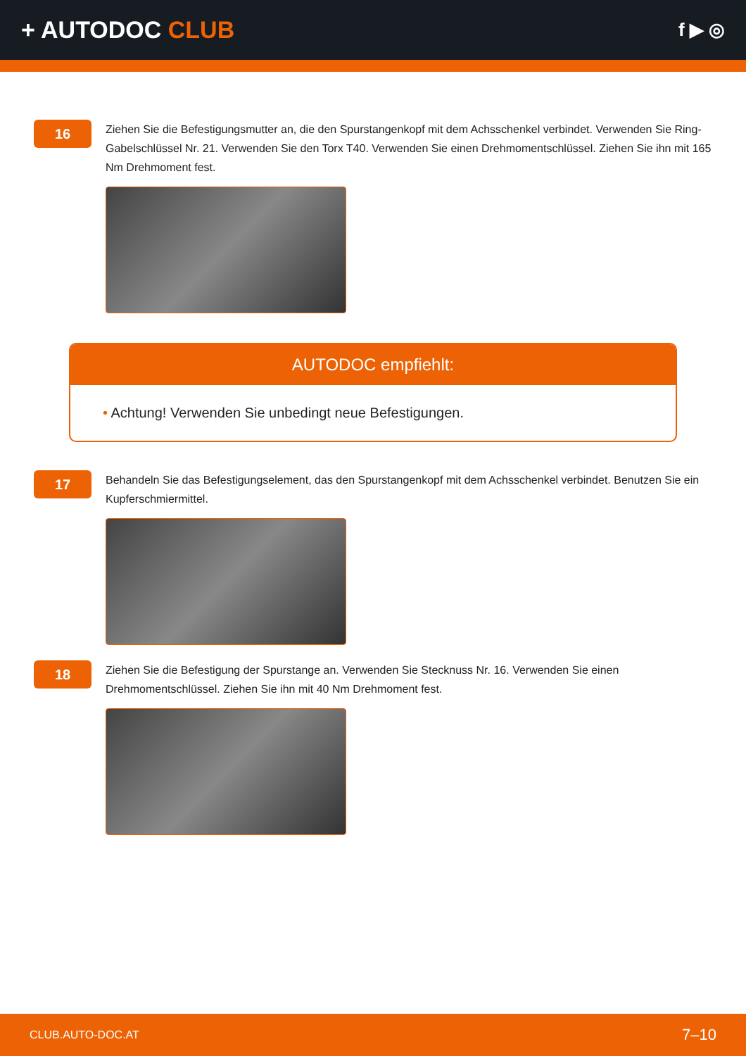+ AUTODOC CLUB
f ▶ ◎
16
Ziehen Sie die Befestigungsmutter an, die den Spurstangenkopf mit dem Achsschenkel verbindet. Verwenden Sie Ring-Gabelschlüssel Nr. 21. Verwenden Sie den Torx T40. Verwenden Sie einen Drehmomentschlüssel. Ziehen Sie ihn mit 165 Nm Drehmoment fest.
AUTODOC empfiehlt:
• Achtung! Verwenden Sie unbedingt neue Befestigungen.
17
Behandeln Sie das Befestigungselement, das den Spurstangenkopf mit dem Achsschenkel verbindet. Benutzen Sie ein Kupferschmiermittel.
18
Ziehen Sie die Befestigung der Spurstange an. Verwenden Sie Stecknuss Nr. 16. Verwenden Sie einen Drehmomentschlüssel. Ziehen Sie ihn mit 40 Nm Drehmoment fest.
CLUB.AUTO-DOC.AT 7–10